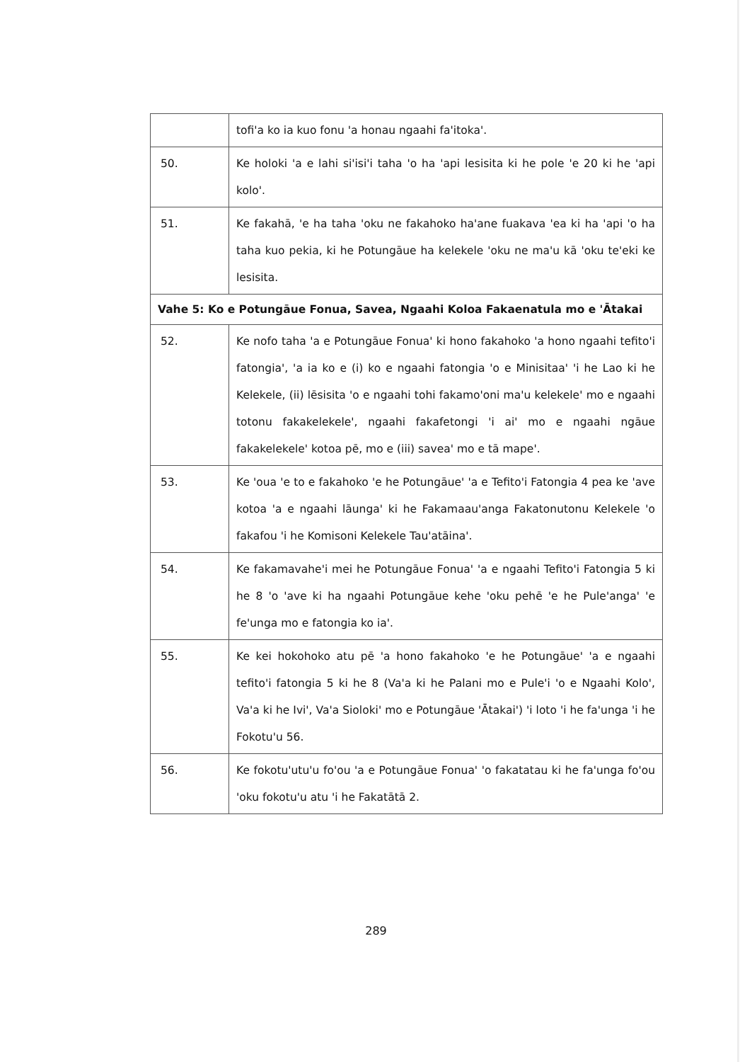| | tofi'a ko ia kuo fonu 'a honau ngaahi fa'itoka'. |
| 50. | Ke holoki 'a e lahi si'isi'i taha 'o ha 'api lesisita ki he pole 'e 20 ki he 'api kolo'. |
| 51. | Ke fakahā, 'e ha taha 'oku ne fakahoko ha'ane fuakava 'ea ki ha 'api 'o ha taha kuo pekia, ki he Potungāue ha kelekele 'oku ne ma'u kā 'oku te'eki ke lesisita. |
| Vahe 5: Ko e Potungāue Fonua, Savea, Ngaahi Koloa Fakaenatula mo e 'Ātakai | |
| 52. | Ke nofo taha 'a e Potungāue Fonua' ki hono fakahoko 'a hono ngaahi tefito'i fatongia', 'a ia ko e (i) ko e ngaahi fatongia 'o e Minisitaa' 'i he Lao ki he Kelekele, (ii) lēsisita 'o e ngaahi tohi fakamo'oni ma'u kelekele' mo e ngaahi totonu fakakelekele', ngaahi fakafetongi 'i ai' mo e ngaahi ngāue fakakelekele' kotoa pē, mo e (iii) savea' mo e tā mape'. |
| 53. | Ke 'oua 'e to e fakahoko 'e he Potungāue' 'a e Tefito'i Fatongia 4 pea ke 'ave kotoa 'a e ngaahi lāunga' ki he Fakamaau'anga Fakatonutonu Kelekele 'o fakafou 'i he Komisoni Kelekele Tau'atāina'. |
| 54. | Ke fakamavahe'i mei he Potungāue Fonua' 'a e ngaahi Tefito'i Fatongia 5 ki he 8 'o 'ave ki ha ngaahi Potungāue kehe 'oku pehē 'e he Pule'anga' 'e fe'unga mo e fatongia ko ia'. |
| 55. | Ke kei hokohoko atu pē 'a hono fakahoko 'e he Potungāue' 'a e ngaahi tefito'i fatongia 5 ki he 8 (Va'a ki he Palani mo e Pule'i 'o e Ngaahi Kolo', Va'a ki he Ivi', Va'a Sioloki' mo e Potungāue 'Ātakai') 'i loto 'i he fa'unga 'i he Fokotu'u 56. |
| 56. | Ke fokotu'utu'u fo'ou 'a e Potungāue Fonua' 'o fakatatau ki he fa'unga fo'ou 'oku fokotu'u atu 'i he Fakatātā 2. |
289